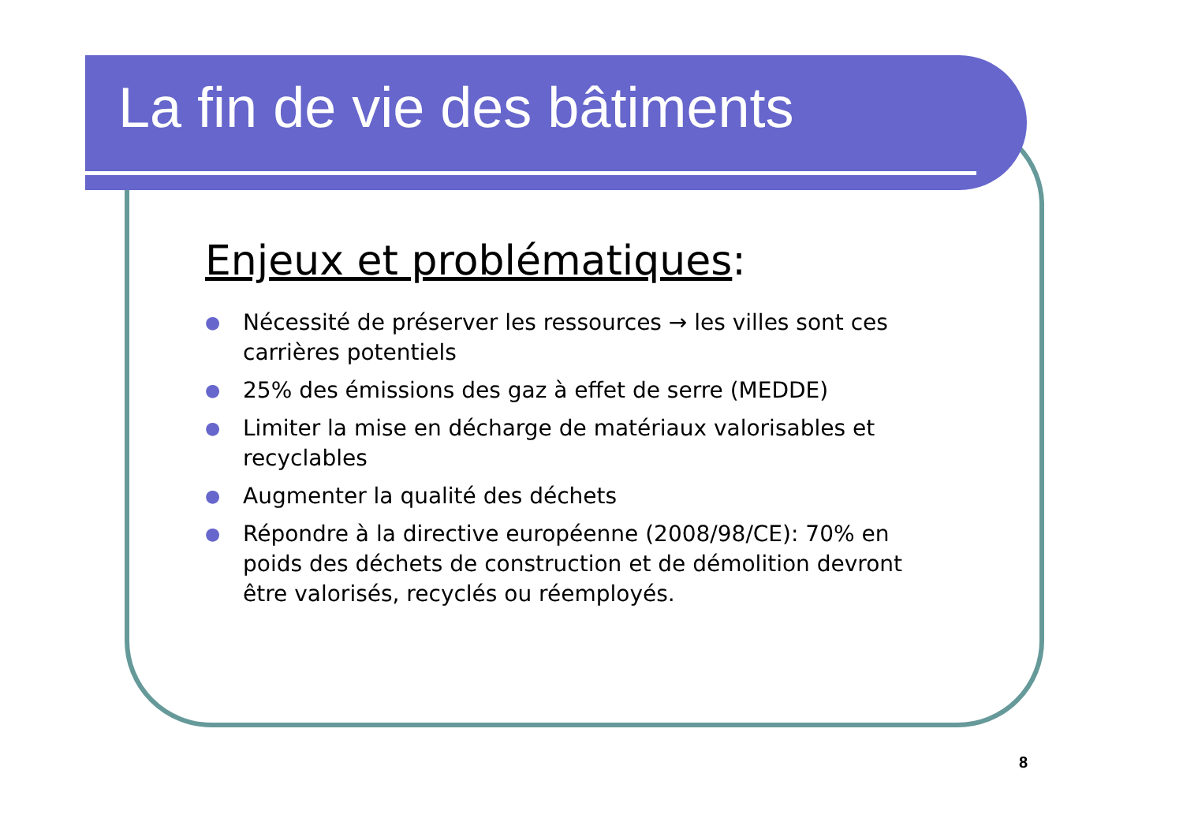La fin de vie des bâtiments
Enjeux et problématiques:
● Nécessité de préserver les ressources → les villes sont ces carrières potentiels
● 25% des émissions des gaz à effet de serre (MEDDE)
● Limiter la mise en décharge de matériaux valorisables et recyclables
● Augmenter la qualité des déchets
● Répondre à la directive européenne (2008/98/CE): 70% en poids des déchets de construction et de démolition devront être valorisés, recyclés ou réemployés.
8